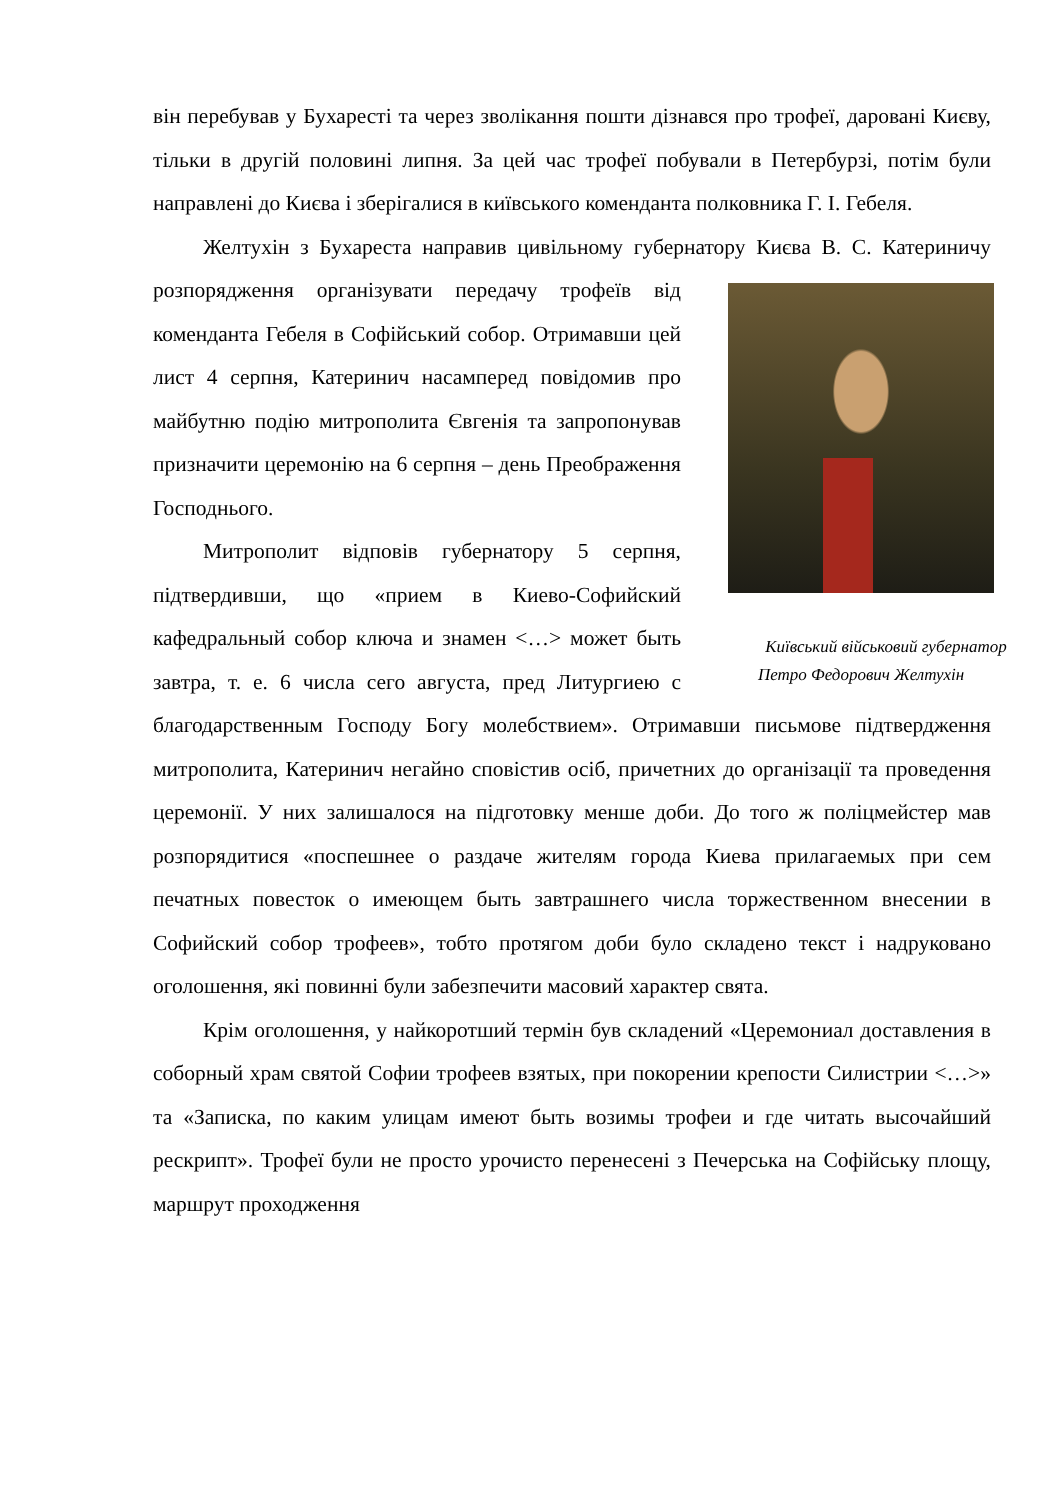він перебував у Бухаресті та через зволікання пошти дізнався про трофеї, даровані Києву, тільки в другій половині липня. За цей час трофеї побували в Петербурзі, потім були направлені до Києва і зберігалися в київського коменданта полковника Г. І. Гебеля.
Желтухін з Бухареста направив цивільному губернатору Києва В. С. Катериничу розпорядження організувати передачу трофеїв від Київський військовий губернатор
Петро Федорович Желтухін коменданта Гебеля в Софійський собор. Отримавши цей лист 4 серпня, Катеринич насамперед повідомив про майбутню подію митрополита Євгенія та запропонував призначити церемонію на 6 серпня – день Преображення Господнього.
Митрополит відповів губернатору 5 серпня, підтвердивши, що «прием в Киево-Софийский кафедральный собор ключа и знамен <…> может быть завтра, т. е. 6 числа сего августа, пред Литургиею с благодарственным Господу Богу молебствием». Отримавши письмове підтвердження митрополита, Катеринич негайно сповістив осіб, причетних до організації та проведення церемонії. У них залишалося на підготовку менше доби. До того ж поліцмейстер мав розпорядитися «поспешнее о раздаче жителям города Киева прилагаемых при сем печатных повесток о имеющем быть завтрашнего числа торжественном внесении в Софийский собор трофеев», тобто протягом доби було складено текст і надруковано оголошення, які повинні були забезпечити масовий характер свята.
Крім оголошення, у найкоротший термін був складений «Церемониал доставления в соборный храм святой Софии трофеев взятых, при покорении крепости Силистрии <…>» та «Записка, по каким улицам имеют быть возимы трофеи и где читать высочайший рескрипт». Трофеї були не просто урочисто перенесені з Печерська на Софійську площу, маршрут проходження